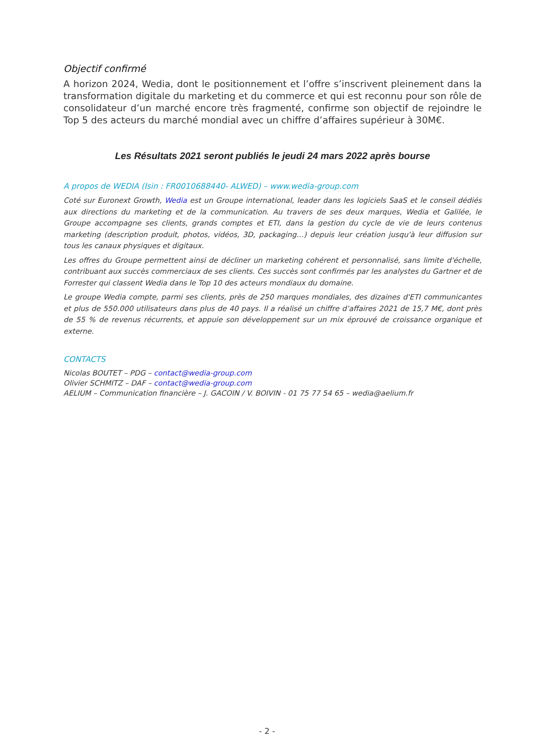Objectif confirmé
A horizon 2024, Wedia, dont le positionnement et l’offre s’inscrivent pleinement dans la transformation digitale du marketing et du commerce et qui est reconnu pour son rôle de consolidateur d’un marché encore très fragmenté, confirme son objectif de rejoindre le Top 5 des acteurs du marché mondial avec un chiffre d’affaires supérieur à 30M€.
Les Résultats 2021 seront publiés le jeudi 24 mars 2022 après bourse
A propos de WEDIA (Isin : FR0010688440- ALWED) – www.wedia-group.com
Coté sur Euronext Growth, Wedia est un Groupe international, leader dans les logiciels SaaS et le conseil dédiés aux directions du marketing et de la communication. Au travers de ses deux marques, Wedia et Galilée, le Groupe accompagne ses clients, grands comptes et ETI, dans la gestion du cycle de vie de leurs contenus marketing (description produit, photos, vidéos, 3D, packaging…) depuis leur création jusqu'à leur diffusion sur tous les canaux physiques et digitaux.
Les offres du Groupe permettent ainsi de décliner un marketing cohérent et personnalisé, sans limite d'échelle, contribuant aux succès commerciaux de ses clients. Ces succès sont confirmés par les analystes du Gartner et de Forrester qui classent Wedia dans le Top 10 des acteurs mondiaux du domaine.
Le groupe Wedia compte, parmi ses clients, près de 250 marques mondiales, des dizaines d'ETI communicantes et plus de 550.000 utilisateurs dans plus de 40 pays. Il a réalisé un chiffre d’affaires 2021 de 15,7 M€, dont près de 55 % de revenus récurrents, et appuie son développement sur un mix éprouvé de croissance organique et externe.
CONTACTS
Nicolas BOUTET – PDG – contact@wedia-group.com
Olivier SCHMITZ – DAF – contact@wedia-group.com
AELIUM – Communication financière – J. GACOIN / V. BOIVIN - 01 75 77 54 65 – wedia@aelium.fr
- 2 -